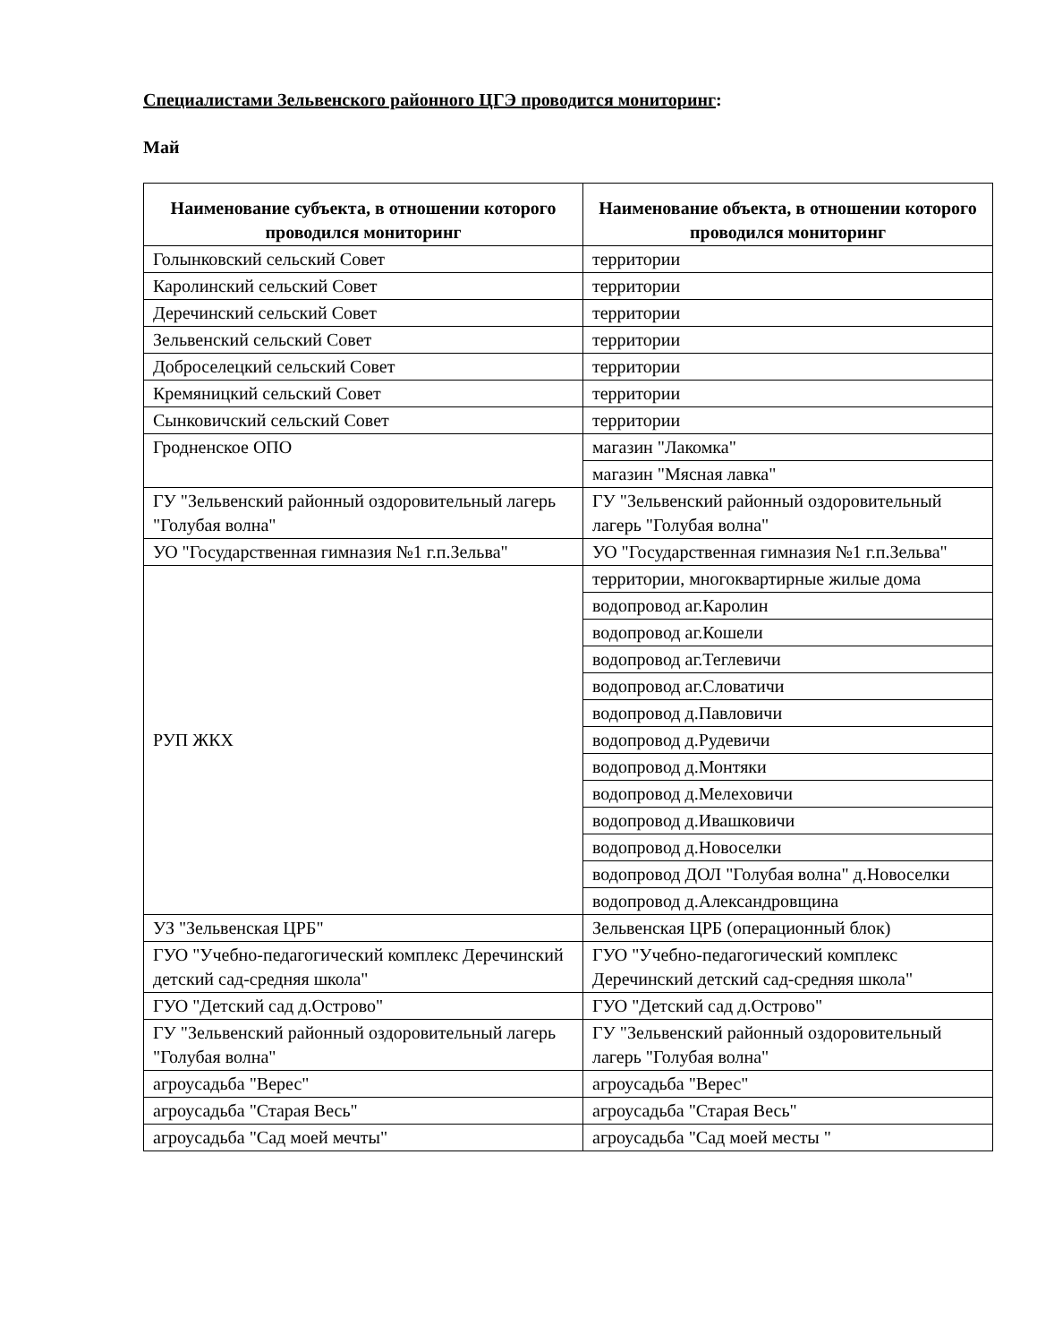Специалистами Зельвенского районного ЦГЭ проводится мониторинг:
Май
| Наименование субъекта, в отношении которого проводился мониторинг | Наименование объекта, в отношении которого проводился мониторинг |
| --- | --- |
| Голынковский сельский Совет | территории |
| Каролинский сельский Совет | территории |
| Деречинский сельский Совет | территории |
| Зельвенский сельский Совет | территории |
| Доброселецкий сельский Совет | территории |
| Кремяницкий сельский Совет | территории |
| Сынковичский сельский Совет | территории |
| Гродненское ОПО | магазин "Лакомка" |
| | магазин "Мясная лавка" |
| ГУ "Зельвенский районный оздоровительный лагерь "Голубая волна" | ГУ "Зельвенский районный оздоровительный лагерь "Голубая волна" |
| УО "Государственная гимназия №1 г.п.Зельва" | УО "Государственная гимназия №1 г.п.Зельва" |
| РУП ЖКХ | территории, многоквартирные жилые дома |
| | водопровод аг.Каролин |
| | водопровод аг.Кошели |
| | водопровод аг.Теглевичи |
| | водопровод аг.Словатичи |
| | водопровод д.Павловичи |
| | водопровод д.Рудевичи |
| | водопровод д.Монтяки |
| | водопровод д.Мелеховичи |
| | водопровод д.Ивашковичи |
| | водопровод д.Новоселки |
| | водопровод ДОЛ "Голубая волна" д.Новоселки |
| | водопровод д.Александровщина |
| УЗ "Зельвенская ЦРБ" | Зельвенская ЦРБ (операционный блок) |
| ГУО "Учебно-педагогический комплекс Деречинский детский сад-средняя школа" | ГУО "Учебно-педагогический комплекс Деречинский детский сад-средняя школа" |
| ГУО "Детский сад д.Острово" | ГУО "Детский сад д.Острово" |
| ГУ "Зельвенский районный оздоровительный лагерь "Голубая волна" | ГУ "Зельвенский районный оздоровительный лагерь "Голубая волна" |
| агроусадьба "Верес" | агроусадьба "Верес" |
| агроусадьба "Старая Весь" | агроусадьба "Старая Весь" |
| агроусадьба "Сад моей мечты" | агроусадьба "Сад моей месты " |